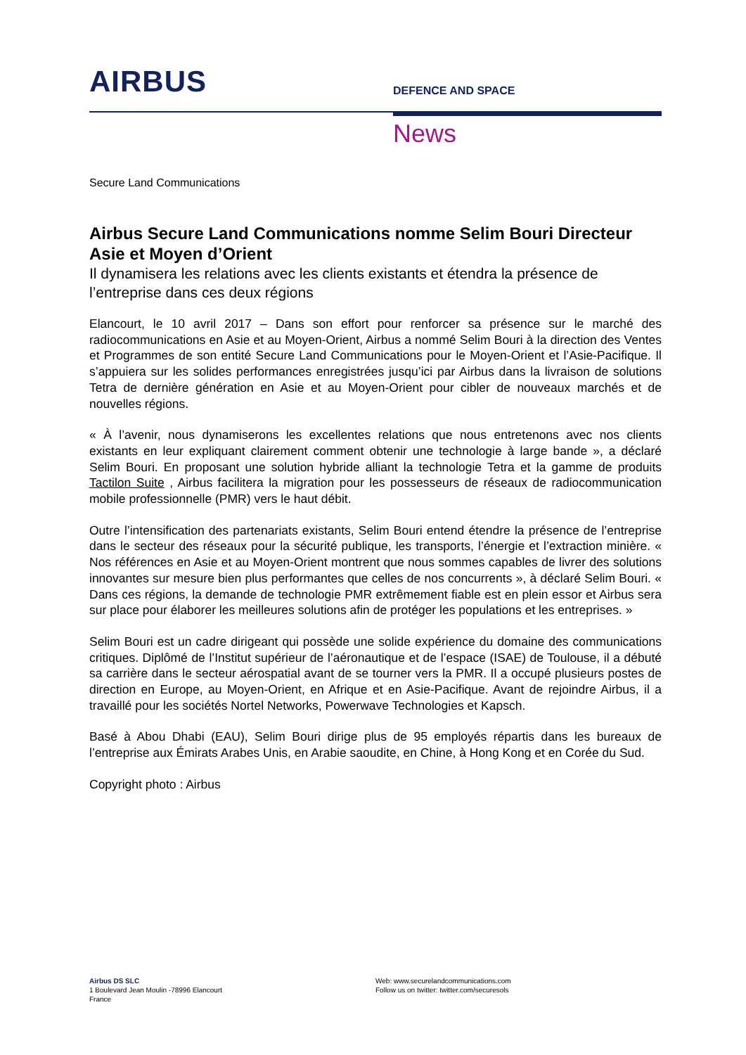AIRBUS
DEFENCE AND SPACE
News
Secure Land Communications
Airbus Secure Land Communications nomme Selim Bouri Directeur Asie et Moyen d’Orient
Il dynamisera les relations avec les clients existants et étendra la présence de l’entreprise dans ces deux régions
Elancourt, le 10 avril 2017 – Dans son effort pour renforcer sa présence sur le marché des radiocommunications en Asie et au Moyen-Orient, Airbus a nommé Selim Bouri à la direction des Ventes et Programmes de son entité Secure Land Communications pour le Moyen-Orient et l’Asie-Pacifique. Il s’appuiera sur les solides performances enregistrées jusqu’ici par Airbus dans la livraison de solutions Tetra de dernière génération en Asie et au Moyen-Orient pour cibler de nouveaux marchés et de nouvelles régions.
« À l’avenir, nous dynamiserons les excellentes relations que nous entretenons avec nos clients existants en leur expliquant clairement comment obtenir une technologie à large bande », a déclaré Selim Bouri. En proposant une solution hybride alliant la technologie Tetra et la gamme de produits Tactilon Suite , Airbus facilitera la migration pour les possesseurs de réseaux de radiocommunication mobile professionnelle (PMR) vers le haut débit.
Outre l’intensification des partenariats existants, Selim Bouri entend étendre la présence de l’entreprise dans le secteur des réseaux pour la sécurité publique, les transports, l’énergie et l’extraction minière. « Nos références en Asie et au Moyen-Orient montrent que nous sommes capables de livrer des solutions innovantes sur mesure bien plus performantes que celles de nos concurrents », à déclaré Selim Bouri. « Dans ces régions, la demande de technologie PMR extrêmement fiable est en plein essor et Airbus sera sur place pour élaborer les meilleures solutions afin de protéger les populations et les entreprises. »
Selim Bouri est un cadre dirigeant qui possède une solide expérience du domaine des communications critiques. Diplômé de l’Institut supérieur de l’aéronautique et de l’espace (ISAE) de Toulouse, il a débuté sa carrière dans le secteur aérospatial avant de se tourner vers la PMR. Il a occupé plusieurs postes de direction en Europe, au Moyen-Orient, en Afrique et en Asie-Pacifique. Avant de rejoindre Airbus, il a travaillé pour les sociétés Nortel Networks, Powerwave Technologies et Kapsch.
Basé à Abou Dhabi (EAU), Selim Bouri dirige plus de 95 employés répartis dans les bureaux de l’entreprise aux Émirats Arabes Unis, en Arabie saoudite, en Chine, à Hong Kong et en Corée du Sud.
Copyright photo : Airbus
Airbus DS SLC
1 Boulevard Jean Moulin -78996 Elancourt
France
Web: www.securelandcommunications.com
Follow us on twitter: twitter.com/securesols